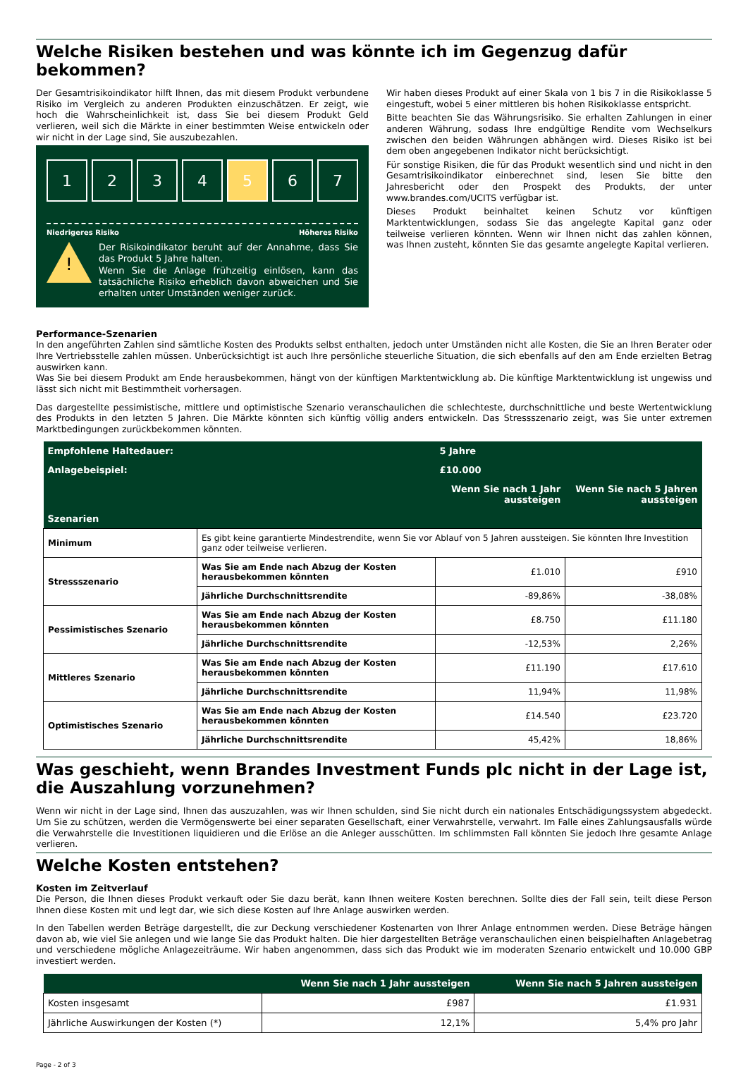Welche Risiken bestehen und was könnte ich im Gegenzug dafür bekommen?
Der Gesamtrisikoindikator hilft Ihnen, das mit diesem Produkt verbundene Risiko im Vergleich zu anderen Produkten einzuschätzen. Er zeigt, wie hoch die Wahrscheinlichkeit ist, dass Sie bei diesem Produkt Geld verlieren, weil sich die Märkte in einer bestimmten Weise entwickeln oder wir nicht in der Lage sind, Sie auszubezahlen.
1 2 3 4 5 6 7
Niedrigeres Risiko Höheres Risiko
!
Der Risikoindikator beruht auf der Annahme, dass Sie das Produkt 5 Jahre halten.
Wenn Sie die Anlage frühzeitig einlösen, kann das tatsächliche Risiko erheblich davon abweichen und Sie erhalten unter Umständen weniger zurück.
Wir haben dieses Produkt auf einer Skala von 1 bis 7 in die Risikoklasse 5 eingestuft, wobei 5 einer mittleren bis hohen Risikoklasse entspricht.
Bitte beachten Sie das Währungsrisiko. Sie erhalten Zahlungen in einer anderen Währung, sodass Ihre endgültige Rendite vom Wechselkurs zwischen den beiden Währungen abhängen wird. Dieses Risiko ist bei dem oben angegebenen Indikator nicht berücksichtigt.
Für sonstige Risiken, die für das Produkt wesentlich sind und nicht in den Gesamtrisikoindikator einberechnet sind, lesen Sie bitte den Jahresbericht oder den Prospekt des Produkts, der unter www.brandes.com/UCITS verfügbar ist.
Dieses Produkt beinhaltet keinen Schutz vor künftigen Marktentwicklungen, sodass Sie das angelegte Kapital ganz oder teilweise verlieren könnten. Wenn wir Ihnen nicht das zahlen können, was Ihnen zusteht, könnten Sie das gesamte angelegte Kapital verlieren.
Performance-Szenarien
In den angeführten Zahlen sind sämtliche Kosten des Produkts selbst enthalten, jedoch unter Umständen nicht alle Kosten, die Sie an Ihren Berater oder Ihre Vertriebsstelle zahlen müssen. Unberücksichtigt ist auch Ihre persönliche steuerliche Situation, die sich ebenfalls auf den am Ende erzielten Betrag auswirken kann.
Was Sie bei diesem Produkt am Ende herausbekommen, hängt von der künftigen Marktentwicklung ab. Die künftige Marktentwicklung ist ungewiss und lässt sich nicht mit Bestimmtheit vorhersagen.
Das dargestellte pessimistische, mittlere und optimistische Szenario veranschaulichen die schlechteste, durchschnittliche und beste Wertentwicklung des Produkts in den letzten 5 Jahren. Die Märkte könnten sich künftig völlig anders entwickeln. Das Stressszenario zeigt, was Sie unter extremen Marktbedingungen zurückbekommen könnten.
| Empfohlene Haltedauer: | | 5 Jahre | |
| --- | --- | --- | --- |
| Anlagebeispiel: | | £10.000 | |
| | | Wenn Sie nach 1 Jahr aussteigen | Wenn Sie nach 5 Jahren aussteigen |
| Szenarien | | | |
| Minimum | Es gibt keine garantierte Mindestrendite, wenn Sie vor Ablauf von 5 Jahren aussteigen. Sie könnten Ihre Investition ganz oder teilweise verlieren. | | |
| Stressszenario | Was Sie am Ende nach Abzug der Kosten herausbekommen könnten | £1.010 | £910 |
| | Jährliche Durchschnittsrendite | -89,86% | -38,08% |
| Pessimistisches Szenario | Was Sie am Ende nach Abzug der Kosten herausbekommen könnten | £8.750 | £11.180 |
| | Jährliche Durchschnittsrendite | -12,53% | 2,26% |
| Mittleres Szenario | Was Sie am Ende nach Abzug der Kosten herausbekommen könnten | £11.190 | £17.610 |
| | Jährliche Durchschnittsrendite | 11,94% | 11,98% |
| Optimistisches Szenario | Was Sie am Ende nach Abzug der Kosten herausbekommen könnten | £14.540 | £23.720 |
| | Jährliche Durchschnittsrendite | 45,42% | 18,86% |
Was geschieht, wenn Brandes Investment Funds plc nicht in der Lage ist, die Auszahlung vorzunehmen?
Wenn wir nicht in der Lage sind, Ihnen das auszuzahlen, was wir Ihnen schulden, sind Sie nicht durch ein nationales Entschädigungssystem abgedeckt. Um Sie zu schützen, werden die Vermögenswerte bei einer separaten Gesellschaft, einer Verwahrstelle, verwahrt. Im Falle eines Zahlungsausfalls würde die Verwahrstelle die Investitionen liquidieren und die Erlöse an die Anleger ausschütten. Im schlimmsten Fall könnten Sie jedoch Ihre gesamte Anlage verlieren.
Welche Kosten entstehen?
Kosten im Zeitverlauf
Die Person, die Ihnen dieses Produkt verkauft oder Sie dazu berät, kann Ihnen weitere Kosten berechnen. Sollte dies der Fall sein, teilt diese Person Ihnen diese Kosten mit und legt dar, wie sich diese Kosten auf Ihre Anlage auswirken werden.
In den Tabellen werden Beträge dargestellt, die zur Deckung verschiedener Kostenarten von Ihrer Anlage entnommen werden. Diese Beträge hängen davon ab, wie viel Sie anlegen und wie lange Sie das Produkt halten. Die hier dargestellten Beträge veranschaulichen einen beispielhaften Anlagebetrag und verschiedene mögliche Anlagezeiträume. Wir haben angenommen, dass sich das Produkt wie im moderaten Szenario entwickelt und 10.000 GBP investiert werden.
| | Wenn Sie nach 1 Jahr aussteigen | Wenn Sie nach 5 Jahren aussteigen |
| --- | --- | --- |
| Kosten insgesamt | £987 | £1.931 |
| Jährliche Auswirkungen der Kosten (*) | 12,1% | 5,4% pro Jahr |
Page - 2 of 3